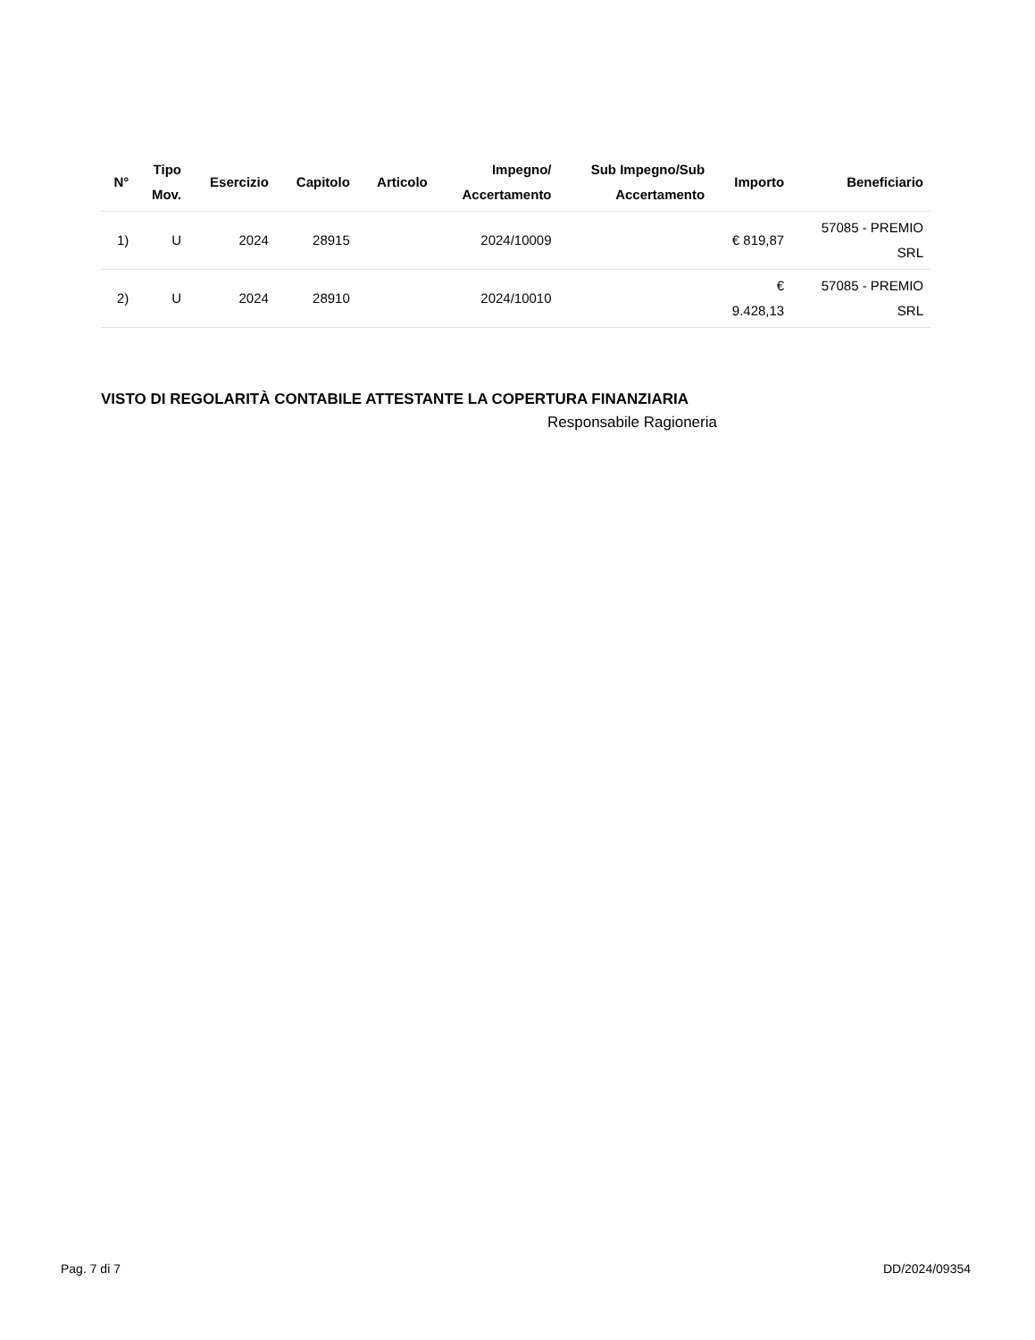| N° | Tipo Mov. | Esercizio | Capitolo | Articolo | Impegno/ Accertamento | Sub Impegno/Sub Accertamento | Importo | Beneficiario |
| --- | --- | --- | --- | --- | --- | --- | --- | --- |
| 1) | U | 2024 | 28915 | | 2024/10009 | | € 819,87 | 57085 - PREMIO SRL |
| 2) | U | 2024 | 28910 | | 2024/10010 | | € 9.428,13 | 57085 - PREMIO SRL |
VISTO DI REGOLARITÀ CONTABILE ATTESTANTE LA COPERTURA FINANZIARIA
Responsabile Ragioneria
Pag. 7 di 7 DD/2024/09354